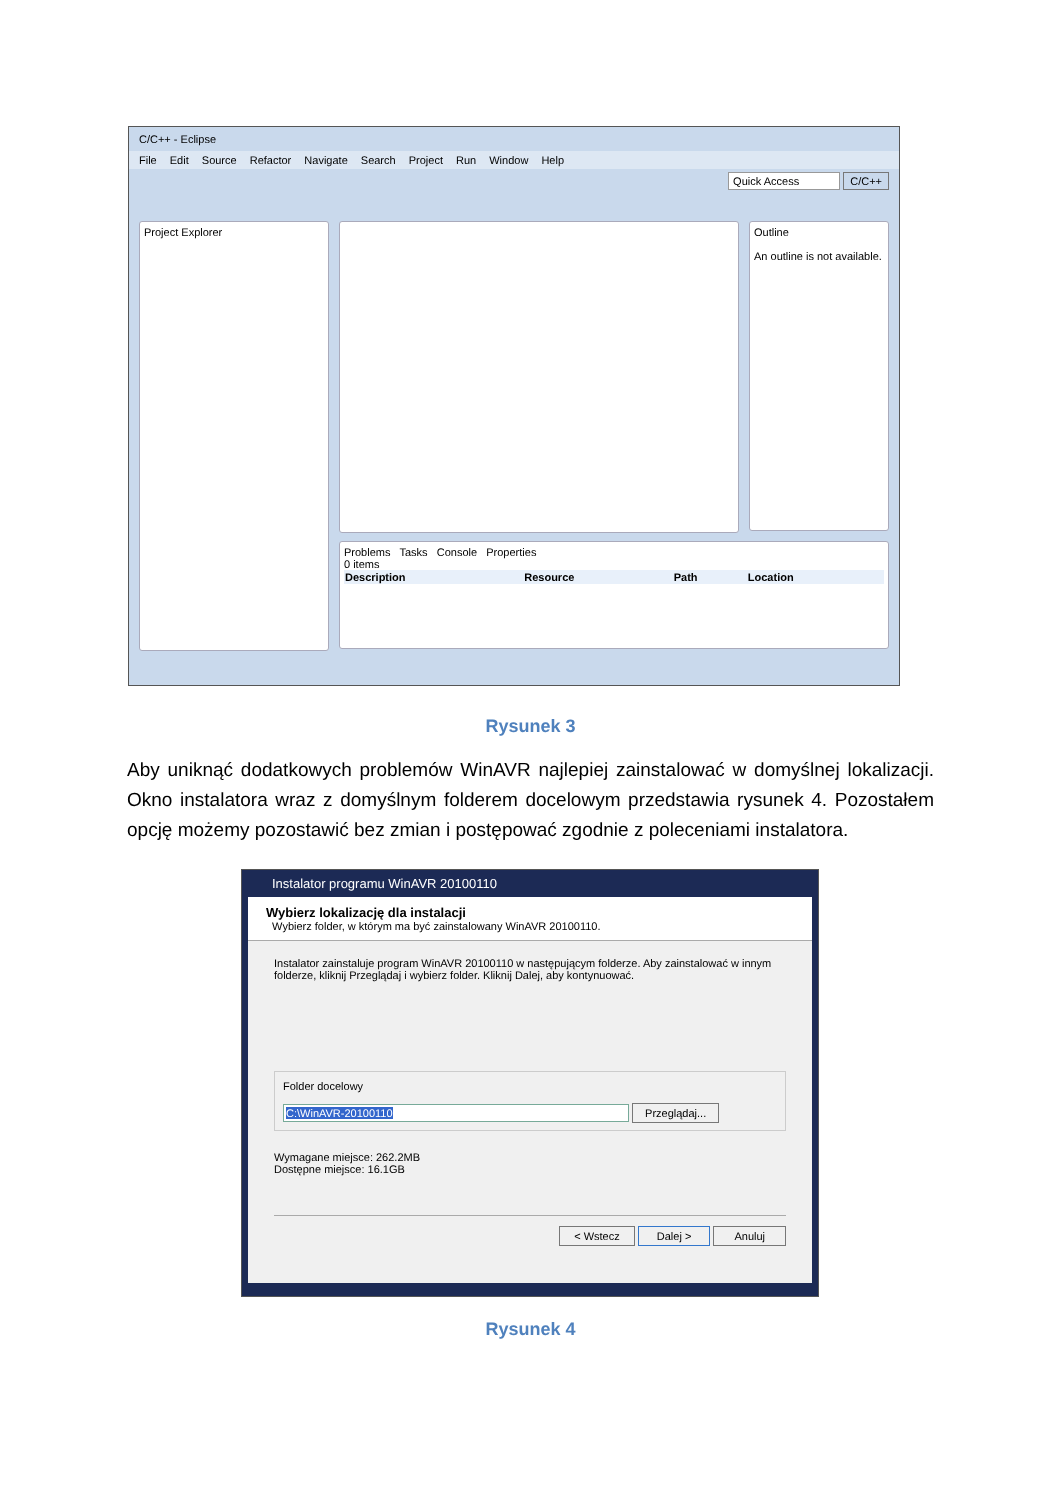C/C++ - Eclipse
File Edit Source Refactor Navigate Search Project Run Window Help
Quick Access C/C++
Project Explorer
Outline
An outline is not available.
Problems Tasks Console Properties
0 items
| Description | Resource | Path | Location |
| --- | --- | --- | --- |
Rysunek 3
Aby uniknąć dodatkowych problemów WinAVR najlepiej zainstalować w domyślnej lokalizacji. Okno instalatora wraz z domyślnym folderem docelowym przedstawia rysunek 4. Pozostałem opcję możemy pozostawić bez zmian i postępować zgodnie z poleceniami instalatora.
Instalator programu WinAVR 20100110
Wybierz lokalizację dla instalacji
Wybierz folder, w którym ma być zainstalowany WinAVR 20100110.
Instalator zainstaluje program WinAVR 20100110 w następującym folderze. Aby zainstalować w innym folderze, kliknij Przeglądaj i wybierz folder. Kliknij Dalej, aby kontynuować.
Folder docelowy
C:\WinAVR-20100110 Przeglądaj...
Wymagane miejsce: 262.2MB
Dostępne miejsce: 16.1GB
< Wstecz Dalej > Anuluj
Rysunek 4